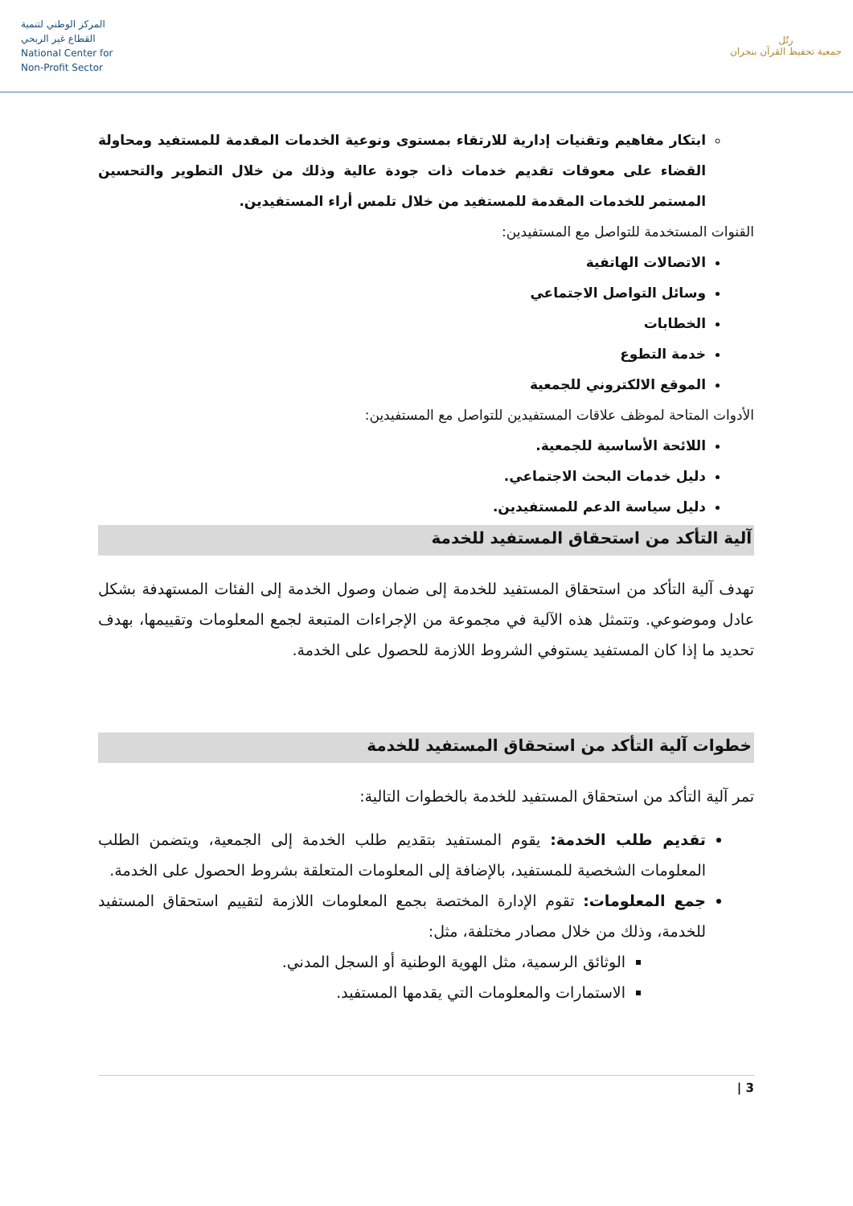المركز الوطني لتنمية
القطاع غير الربحي
National Center for
Non-Profit Sector
رتّل
جمعية تحفيظ القرآن بنجران
ابتكار مفاهيم وتقنيات إدارية للارتقاء بمستوى ونوعية الخدمات المقدمة للمستفيد ومحاولة القضاء على معوقات تقديم خدمات ذات جودة عالية وذلك من خلال التطوير والتحسين المستمر للخدمات المقدمة للمستفيد من خلال تلمس أراء المستفيدين.
القنوات المستخدمة للتواصل مع المستفيدين:
الاتصالات الهاتفية
وسائل التواصل الاجتماعي
الخطابات
خدمة التطوع
الموقع الالكتروني للجمعية
الأدوات المتاحة لموظف علاقات المستفيدين للتواصل مع المستفيدين:
اللائحة الأساسية للجمعية.
دليل خدمات البحث الاجتماعي.
دليل سياسة الدعم للمستفيدين.
آلية التأكد من استحقاق المستفيد للخدمة
تهدف آلية التأكد من استحقاق المستفيد للخدمة إلى ضمان وصول الخدمة إلى الفئات المستهدفة بشكل عادل وموضوعي. وتتمثل هذه الآلية في مجموعة من الإجراءات المتبعة لجمع المعلومات وتقييمها، بهدف تحديد ما إذا كان المستفيد يستوفي الشروط اللازمة للحصول على الخدمة.
خطوات آلية التأكد من استحقاق المستفيد للخدمة
تمر آلية التأكد من استحقاق المستفيد للخدمة بالخطوات التالية:
تقديم طلب الخدمة: يقوم المستفيد بتقديم طلب الخدمة إلى الجمعية، ويتضمن الطلب المعلومات الشخصية للمستفيد، بالإضافة إلى المعلومات المتعلقة بشروط الحصول على الخدمة.
جمع المعلومات: تقوم الإدارة المختصة بجمع المعلومات اللازمة لتقييم استحقاق المستفيد للخدمة، وذلك من خلال مصادر مختلفة، مثل:
الوثائق الرسمية، مثل الهوية الوطنية أو السجل المدني.
الاستمارات والمعلومات التي يقدمها المستفيد.
3 |